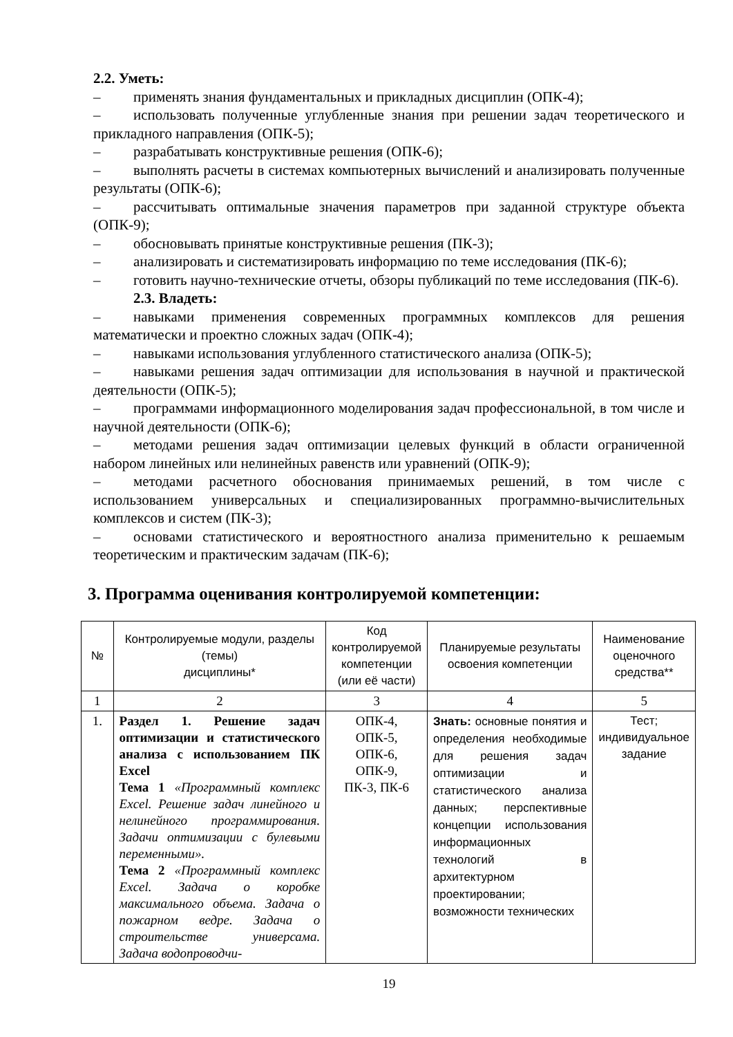2.2. Уметь:
– применять знания фундаментальных и прикладных дисциплин (ОПК-4);
– использовать полученные углубленные знания при решении задач теоретического и прикладного направления (ОПК-5);
– разрабатывать конструктивные решения (ОПК-6);
– выполнять расчеты в системах компьютерных вычислений и анализировать полученные результаты (ОПК-6);
– рассчитывать оптимальные значения параметров при заданной структуре объекта (ОПК-9);
– обосновывать принятые конструктивные решения (ПК-3);
– анализировать и систематизировать информацию по теме исследования (ПК-6);
– готовить научно-технические отчеты, обзоры публикаций по теме исследования (ПК-6).
2.3. Владеть:
– навыками применения современных программных комплексов для решения математически и проектно сложных задач (ОПК-4);
– навыками использования углубленного статистического анализа (ОПК-5);
– навыками решения задач оптимизации для использования в научной и практической деятельности (ОПК-5);
– программами информационного моделирования задач профессиональной, в том числе и научной деятельности (ОПК-6);
– методами решения задач оптимизации целевых функций в области ограниченной набором линейных или нелинейных равенств или уравнений (ОПК-9);
– методами расчетного обоснования принимаемых решений, в том числе с использованием универсальных и специализированных программно-вычислительных комплексов и систем (ПК-3);
– основами статистического и вероятностного анализа применительно к решаемым теоретическим и практическим задачам (ПК-6);
3. Программа оценивания контролируемой компетенции:
| № | Контролируемые модули, разделы (темы) дисциплины* | Код контролируемой компетенции (или её части) | Планируемые результаты освоения компетенции | Наименование оценочного средства** |
| --- | --- | --- | --- | --- |
| 1 | 2 | 3 | 4 | 5 |
| 1. | Раздел 1. Решение задач оптимизации и статистического анализа с использованием ПК Excel Тема 1 «Программный комплекс Excel. Решение задач линейного и нелинейного программирования. Задачи оптимизации с булевыми переменными». Тема 2 «Программный комплекс Excel. Задача о коробке максимального объема. Задача о пожарном ведре. Задача о строительстве универсама. Задача водопроводчи- | ОПК-4, ОПК-5, ОПК-6, ОПК-9, ПК-3, ПК-6 | Знать: основные понятия и определения необходимые для решения задач оптимизации и статистического анализа данных; перспективные концепции использования информационных технологий в архитектурном проектировании; возможности технических | Тест; индивидуальное задание |
19